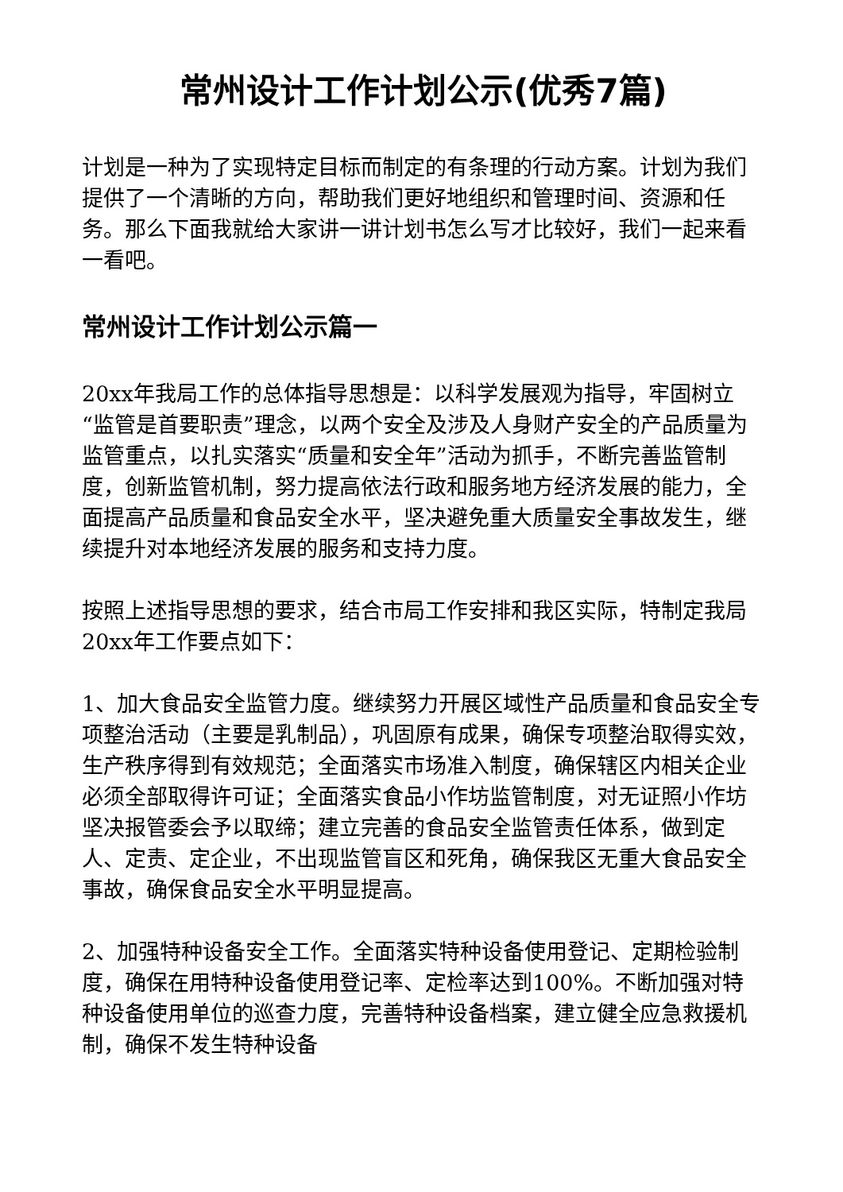常州设计工作计划公示(优秀7篇)
计划是一种为了实现特定目标而制定的有条理的行动方案。计划为我们提供了一个清晰的方向，帮助我们更好地组织和管理时间、资源和任务。那么下面我就给大家讲一讲计划书怎么写才比较好，我们一起来看一看吧。
常州设计工作计划公示篇一
20xx年我局工作的总体指导思想是：以科学发展观为指导，牢固树立“监管是首要职责”理念，以两个安全及涉及人身财产安全的产品质量为监管重点，以扎实落实“质量和安全年”活动为抓手，不断完善监管制度，创新监管机制，努力提高依法行政和服务地方经济发展的能力，全面提高产品质量和食品安全水平，坚决避免重大质量安全事故发生，继续提升对本地经济发展的服务和支持力度。
按照上述指导思想的要求，结合市局工作安排和我区实际，特制定我局20xx年工作要点如下：
1、加大食品安全监管力度。继续努力开展区域性产品质量和食品安全专项整治活动（主要是乳制品），巩固原有成果，确保专项整治取得实效，生产秩序得到有效规范；全面落实市场准入制度，确保辖区内相关企业必须全部取得许可证；全面落实食品小作坊监管制度，对无证照小作坊坚决报管委会予以取缔；建立完善的食品安全监管责任体系，做到定人、定责、定企业，不出现监管盲区和死角，确保我区无重大食品安全事故，确保食品安全水平明显提高。
2、加强特种设备安全工作。全面落实特种设备使用登记、定期检验制度，确保在用特种设备使用登记率、定检率达到100%。不断加强对特种设备使用单位的巡查力度，完善特种设备档案，建立健全应急救援机制，确保不发生特种设备